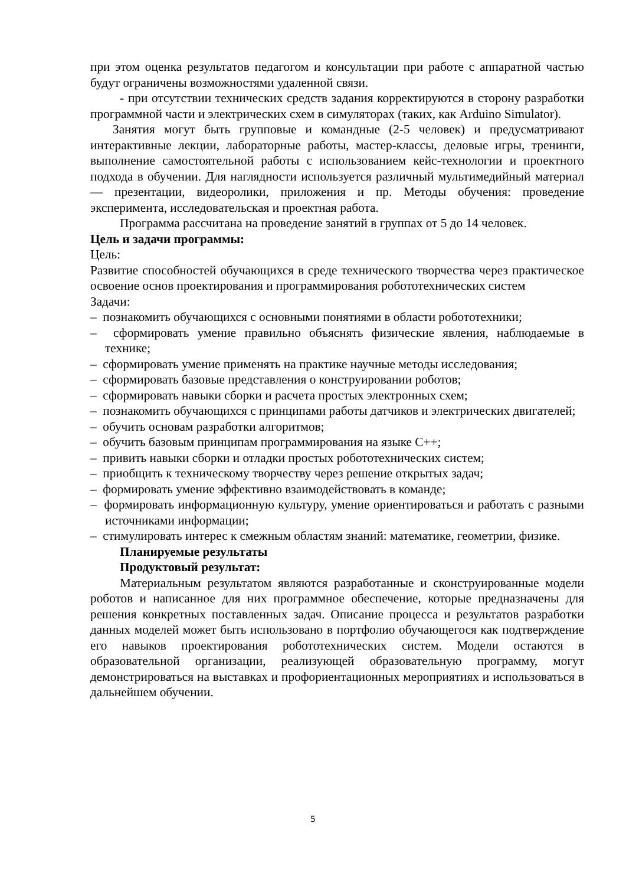при этом оценка результатов педагогом и консультации при работе с аппаратной частью будут ограничены возможностями удаленной связи.
- при отсутствии технических средств задания корректируются в сторону разработки программной части и электрических схем в симуляторах (таких, как Arduino Simulator).
Занятия могут быть групповые и командные (2-5 человек) и предусматривают интерактивные лекции, лабораторные работы, мастер-классы, деловые игры, тренинги, выполнение самостоятельной работы с использованием кейс-технологии и проектного подхода в обучении. Для наглядности используется различный мультимедийный материал — презентации, видеоролики, приложения и пр. Методы обучения: проведение эксперимента, исследовательская и проектная работа.
Программа рассчитана на проведение занятий в группах от 5 до 14 человек.
Цель и задачи программы:
Цель:
Развитие способностей обучающихся в среде технического творчества через практическое освоение основ проектирования и программирования робототехнических систем
Задачи:
– познакомить обучающихся с основными понятиями в области робототехники;
– сформировать умение правильно объяснять физические явления, наблюдаемые в технике;
– сформировать умение применять на практике научные методы исследования;
– сформировать базовые представления о конструировании роботов;
– сформировать навыки сборки и расчета простых электронных схем;
– познакомить обучающихся с принципами работы датчиков и электрических двигателей;
– обучить основам разработки алгоритмов;
– обучить базовым принципам программирования на языке C++;
– привить навыки сборки и отладки простых робототехнических систем;
– приобщить к техническому творчеству через решение открытых задач;
– формировать умение эффективно взаимодействовать в команде;
– формировать информационную культуру, умение ориентироваться и работать с разными источниками информации;
– стимулировать интерес к смежным областям знаний: математике, геометрии, физике.
Планируемые результаты
Продуктовый результат:
Материальным результатом являются разработанные и сконструированные модели роботов и написанное для них программное обеспечение, которые предназначены для решения конкретных поставленных задач. Описание процесса и результатов разработки данных моделей может быть использовано в портфолио обучающегося как подтверждение его навыков проектирования робототехнических систем. Модели остаются в образовательной организации, реализующей образовательную программу, могут демонстрироваться на выставках и профориентационных мероприятиях и использоваться в дальнейшем обучении.
5